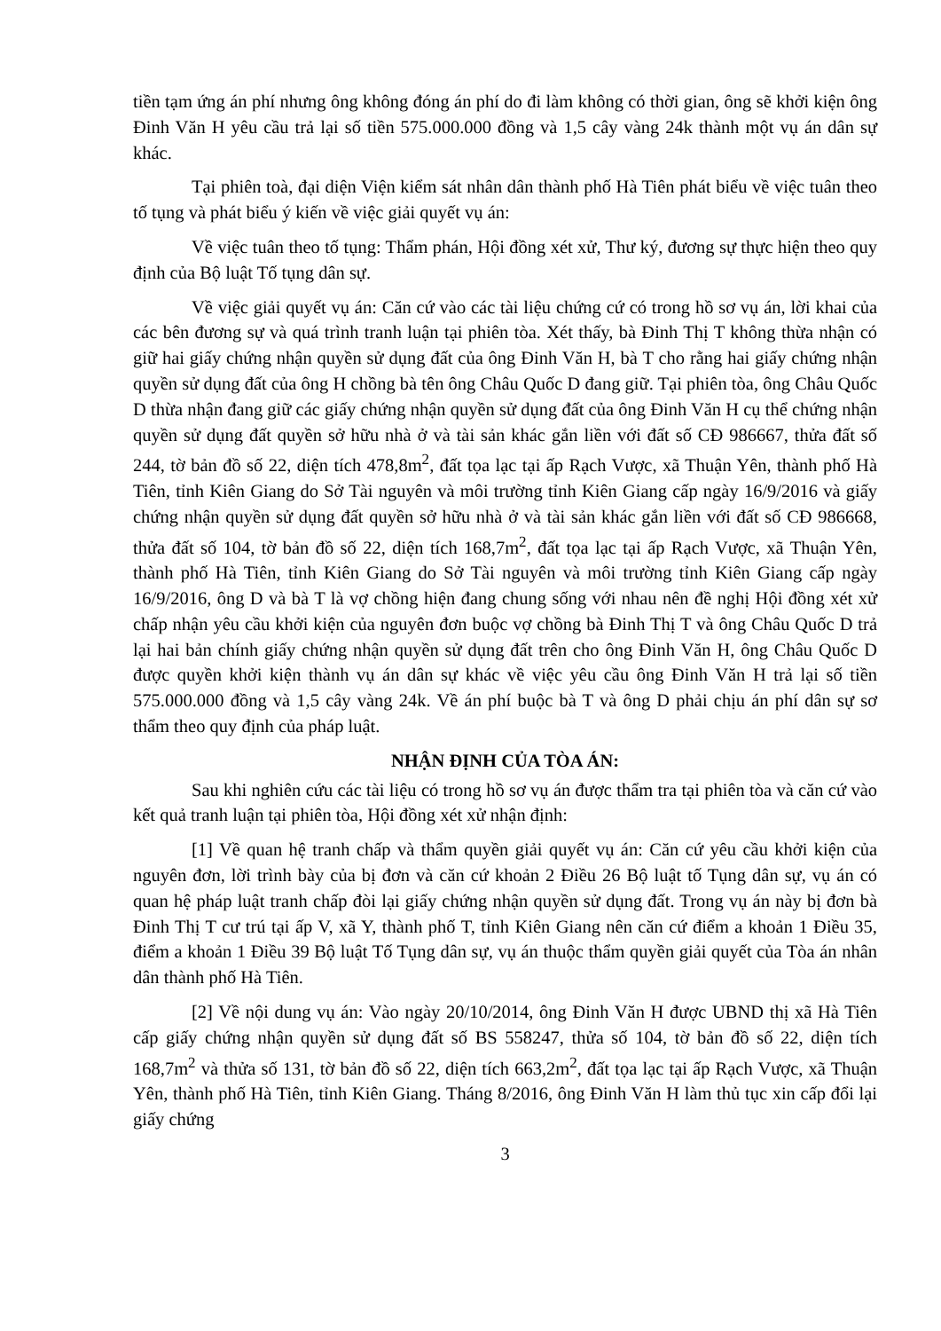tiền tạm ứng án phí nhưng ông không đóng án phí do đi làm không có thời gian, ông sẽ khởi kiện ông Đinh Văn H yêu cầu trả lại số tiền 575.000.000 đồng và 1,5 cây vàng 24k thành một vụ án dân sự khác.
Tại phiên toà, đại diện Viện kiểm sát nhân dân thành phố Hà Tiên phát biểu về việc tuân theo tố tụng và phát biểu ý kiến về việc giải quyết vụ án:
Về việc tuân theo tố tụng: Thẩm phán, Hội đồng xét xử, Thư ký, đương sự thực hiện theo quy định của Bộ luật Tố tụng dân sự.
Về việc giải quyết vụ án: Căn cứ vào các tài liệu chứng cứ có trong hồ sơ vụ án, lời khai của các bên đương sự và quá trình tranh luận tại phiên tòa. Xét thấy, bà Đinh Thị T không thừa nhận có giữ hai giấy chứng nhận quyền sử dụng đất của ông Đinh Văn H, bà T cho rằng hai giấy chứng nhận quyền sử dụng đất của ông H chồng bà tên ông Châu Quốc D đang giữ. Tại phiên tòa, ông Châu Quốc D thừa nhận đang giữ các giấy chứng nhận quyền sử dụng đất của ông Đinh Văn H cụ thể chứng nhận quyền sử dụng đất quyền sở hữu nhà ở và tài sản khác gắn liền với đất số CĐ 986667, thửa đất số 244, tờ bản đồ số 22, diện tích 478,8m<sup>2</sup>, đất tọa lạc tại ấp Rạch Vược, xã Thuận Yên, thành phố Hà Tiên, tỉnh Kiên Giang do Sở Tài nguyên và môi trường tỉnh Kiên Giang cấp ngày 16/9/2016 và giấy chứng nhận quyền sử dụng đất quyền sở hữu nhà ở và tài sản khác gắn liền với đất số CĐ 986668, thửa đất số 104, tờ bản đồ số 22, diện tích 168,7m<sup>2</sup>, đất tọa lạc tại ấp Rạch Vược, xã Thuận Yên, thành phố Hà Tiên, tỉnh Kiên Giang do Sở Tài nguyên và môi trường tỉnh Kiên Giang cấp ngày 16/9/2016, ông D và bà T là vợ chồng hiện đang chung sống với nhau nên đề nghị Hội đồng xét xử chấp nhận yêu cầu khởi kiện của nguyên đơn buộc vợ chồng bà Đinh Thị T và ông Châu Quốc D trả lại hai bản chính giấy chứng nhận quyền sử dụng đất trên cho ông Đinh Văn H, ông Châu Quốc D được quyền khởi kiện thành vụ án dân sự khác về việc yêu cầu ông Đinh Văn H trả lại số tiền 575.000.000 đồng và 1,5 cây vàng 24k. Về án phí buộc bà T và ông D phải chịu án phí dân sự sơ thẩm theo quy định của pháp luật.
NHẬN ĐỊNH CỦA TÒA ÁN:
Sau khi nghiên cứu các tài liệu có trong hồ sơ vụ án được thẩm tra tại phiên tòa và căn cứ vào kết quả tranh luận tại phiên tòa, Hội đồng xét xử nhận định:
[1] Về quan hệ tranh chấp và thẩm quyền giải quyết vụ án: Căn cứ yêu cầu khởi kiện của nguyên đơn, lời trình bày của bị đơn và căn cứ khoản 2 Điều 26 Bộ luật tố Tụng dân sự, vụ án có quan hệ pháp luật tranh chấp đòi lại giấy chứng nhận quyền sử dụng đất. Trong vụ án này bị đơn bà Đinh Thị T cư trú tại ấp V, xã Y, thành phố T, tỉnh Kiên Giang nên căn cứ điểm a khoản 1 Điều 35, điểm a khoản 1 Điều 39 Bộ luật Tố Tụng dân sự, vụ án thuộc thẩm quyền giải quyết của Tòa án nhân dân thành phố Hà Tiên.
[2] Về nội dung vụ án: Vào ngày 20/10/2014, ông Đinh Văn H được UBND thị xã Hà Tiên cấp giấy chứng nhận quyền sử dụng đất số BS 558247, thửa số 104, tờ bản đồ số 22, diện tích 168,7m<sup>2</sup> và thửa số 131, tờ bản đồ số 22, diện tích 663,2m<sup>2</sup>, đất tọa lạc tại ấp Rạch Vược, xã Thuận Yên, thành phố Hà Tiên, tỉnh Kiên Giang. Tháng 8/2016, ông Đinh Văn H làm thủ tục xin cấp đổi lại giấy chứng
3